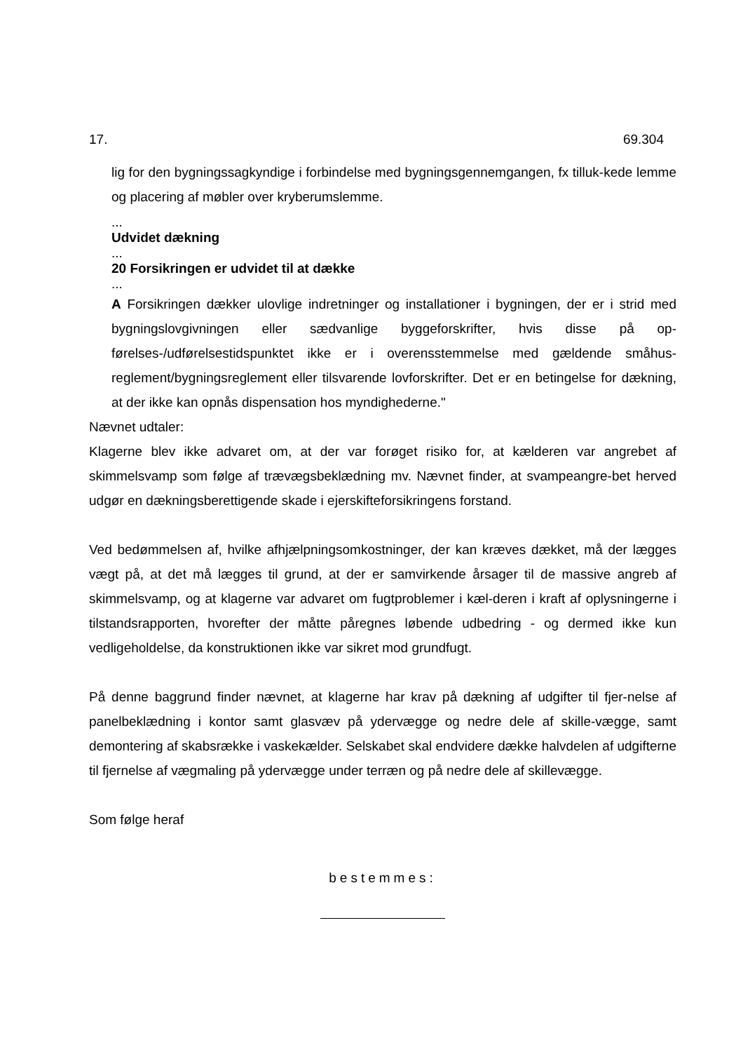17. 69.304
lig for den bygningssagkyndige i forbindelse med bygningsgennemgangen, fx tilluk-kede lemme og placering af møbler over kryberumslemme.
...
Udvidet dækning
...
20 Forsikringen er udvidet til at dække
...
A Forsikringen dækker ulovlige indretninger og installationer i bygningen, der er i strid med bygningslovgivningen eller sædvanlige byggeforskrifter, hvis disse på op-førelses-/udførelsestidspunktet ikke er i overensstemmelse med gældende småhus-reglement/bygningsreglement eller tilsvarende lovforskrifter. Det er en betingelse for dækning, at der ikke kan opnås dispensation hos myndighederne."
Nævnet udtaler:
Klagerne blev ikke advaret om, at der var forøget risiko for, at kælderen var angrebet af skimmelsvamp som følge af trævægsbeklædning mv. Nævnet finder, at svampeangre-bet herved udgør en dækningsberettigende skade i ejerskifteforsikringens forstand.
Ved bedømmelsen af, hvilke afhjælpningsomkostninger, der kan kræves dækket, må der lægges vægt på, at det må lægges til grund, at der er samvirkende årsager til de massive angreb af skimmelsvamp, og at klagerne var advaret om fugtproblemer i kæl-deren i kraft af oplysningerne i tilstandsrapporten, hvorefter der måtte påregnes løbende udbedring - og dermed ikke kun vedligeholdelse, da konstruktionen ikke var sikret mod grundfugt.
På denne baggrund finder nævnet, at klagerne har krav på dækning af udgifter til fjer-nelse af panelbeklædning i kontor samt glasvæv på ydervægge og nedre dele af skille-vægge, samt demontering af skabsrække i vaskekælder. Selskabet skal endvidere dække halvdelen af udgifterne til fjernelse af vægmaling på ydervægge under terræn og på nedre dele af skillevægge.
Som følge heraf
bestemmes: